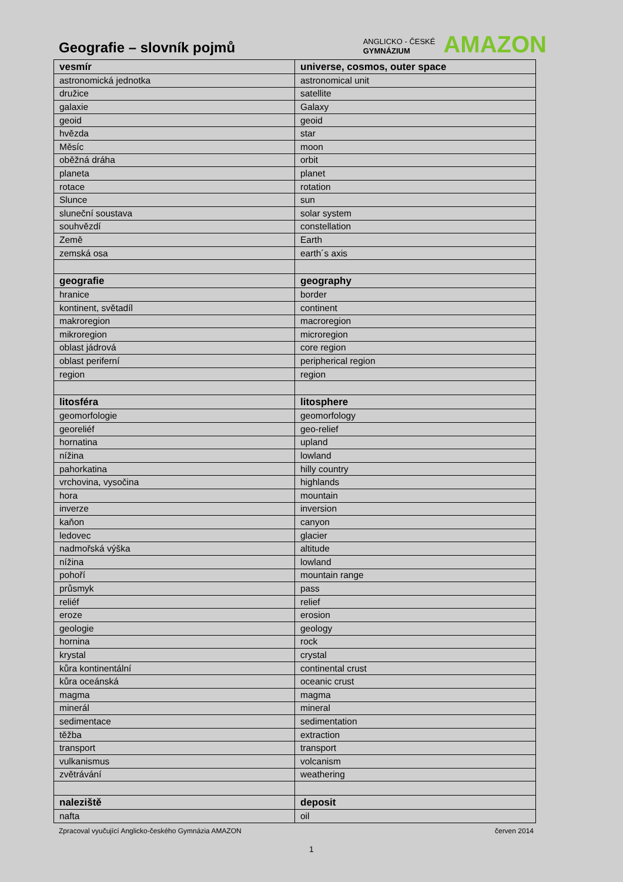Geografie – slovník pojmů
ANGLICKO - ČESKÉ
GYMNÁZIUM
AMAZON
| vesmír | universe, cosmos, outer space |
| astronomická jednotka | astronomical unit |
| družice | satellite |
| galaxie | Galaxy |
| geoid | geoid |
| hvězda | star |
| Měsíc | moon |
| oběžná dráha | orbit |
| planeta | planet |
| rotace | rotation |
| Slunce | sun |
| sluneční soustava | solar system |
| souhvězdí | constellation |
| Země | Earth |
| zemská osa | earth´s axis |
| geografie | geography |
| hranice | border |
| kontinent, světadíl | continent |
| makroregion | macroregion |
| mikroregion | microregion |
| oblast jádrová | core region |
| oblast periferní | peripherical region |
| region | region |
| litosféra | litosphere |
| geomorfologie | geomorfology |
| georeliéf | geo-relief |
| hornatina | upland |
| nížina | lowland |
| pahorkatina | hilly country |
| vrchovina, vysočina | highlands |
| hora | mountain |
| inverze | inversion |
| kaňon | canyon |
| ledovec | glacier |
| nadmořská výška | altitude |
| nížina | lowland |
| pohoří | mountain range |
| průsmyk | pass |
| reliéf | relief |
| eroze | erosion |
| geologie | geology |
| hornina | rock |
| krystal | crystal |
| kůra kontinentální | continental crust |
| kůra oceánská | oceanic crust |
| magma | magma |
| minerál | mineral |
| sedimentace | sedimentation |
| těžba | extraction |
| transport | transport |
| vulkanismus | volcanism |
| zvětrávání | weathering |
| naleziště | deposit |
| nafta | oil |
Zpracoval vyučující Anglicko-českého Gymnázia AMAZON červen 2014
1